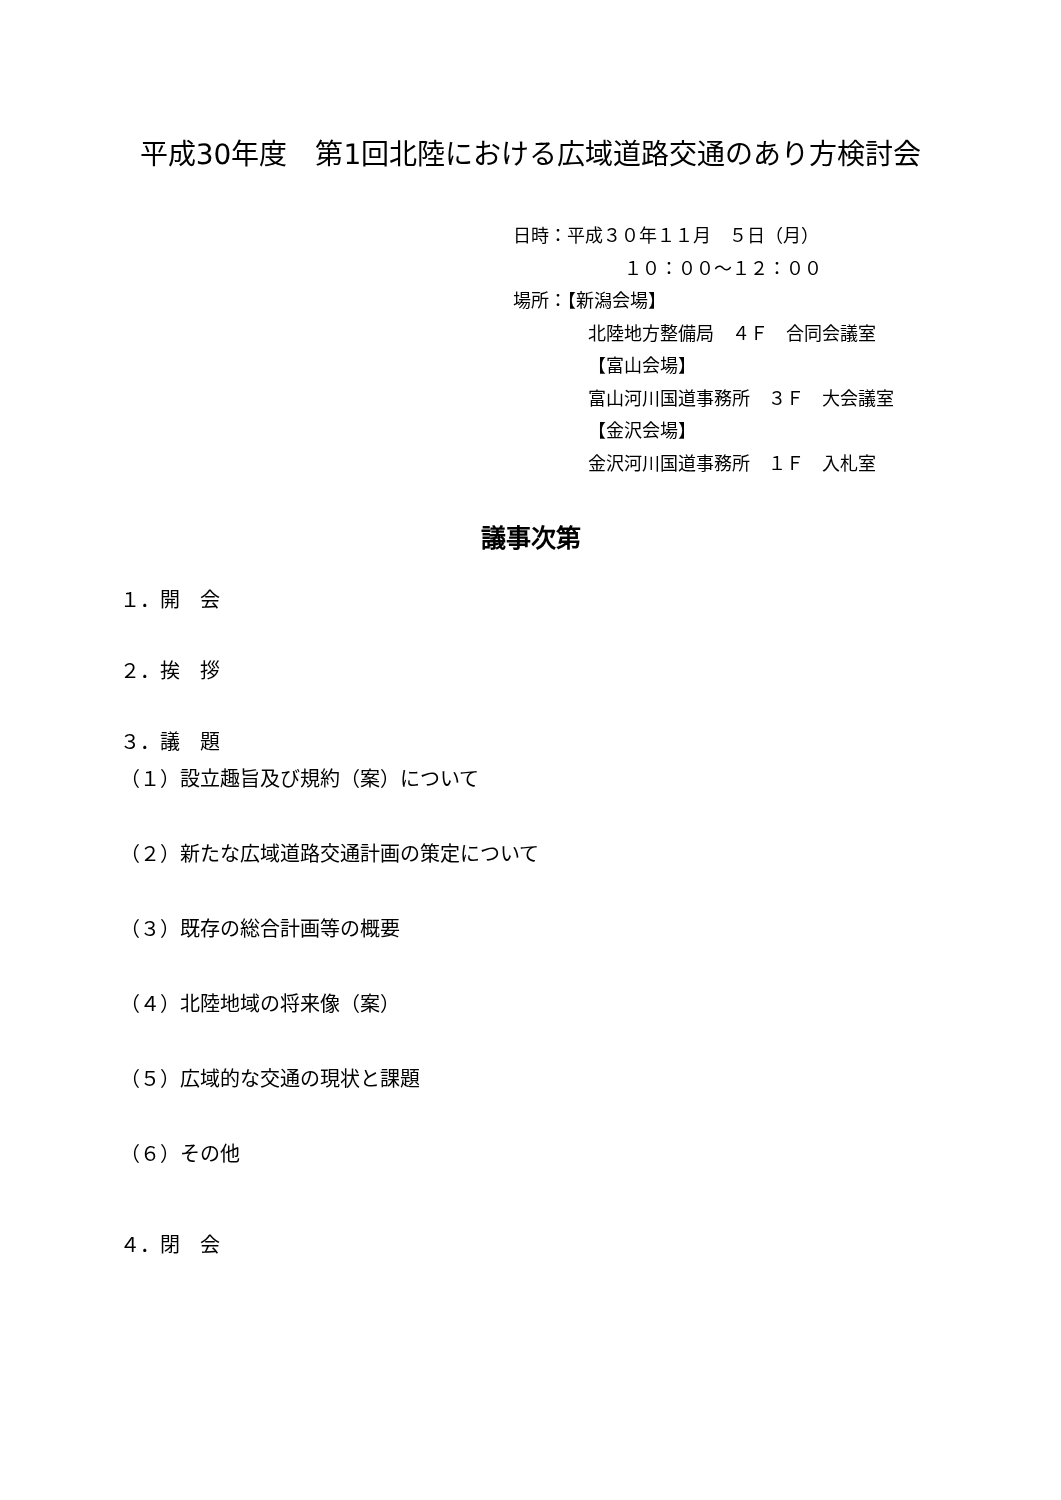平成30年度　第1回北陸における広域道路交通のあり方検討会
日時：平成３０年１１月　５日（月）
　　１０：００～１２：００
場所：【新潟会場】
北陸地方整備局　４Ｆ　合同会議室
【富山会場】
富山河川国道事務所　３Ｆ　大会議室
【金沢会場】
金沢河川国道事務所　１Ｆ　入札室
議事次第
１．開　会
２．挨　拶
３．議　題
（１）設立趣旨及び規約（案）について
（２）新たな広域道路交通計画の策定について
（３）既存の総合計画等の概要
（４）北陸地域の将来像（案）
（５）広域的な交通の現状と課題
（６）その他
４．閉　会